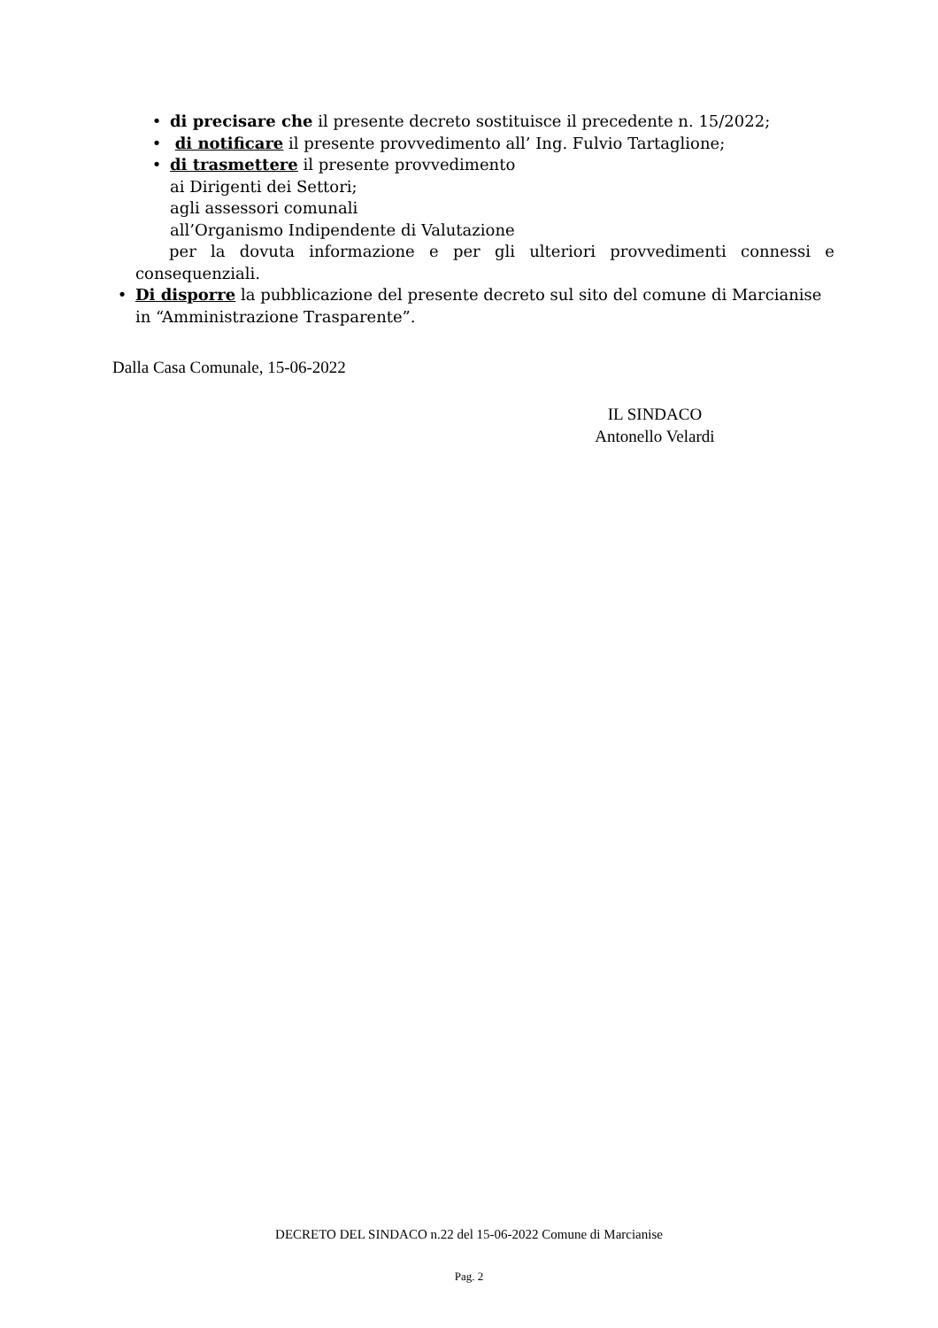• di precisare che il presente decreto sostituisce il precedente n. 15/2022;
• di notificare il presente provvedimento all’ Ing. Fulvio Tartaglione;
• di trasmettere il presente provvedimento
ai Dirigenti dei Settori;
agli assessori comunali
all’Organismo Indipendente di Valutazione
per la dovuta informazione e per gli ulteriori provvedimenti connessi e consequenziali.
• Di disporre la pubblicazione del presente decreto sul sito del comune di Marcianise
in “Amministrazione Trasparente”.
Dalla Casa Comunale, 15-06-2022
IL SINDACO
Antonello Velardi
DECRETO DEL SINDACO n.22 del 15-06-2022 Comune di Marcianise
Pag. 2